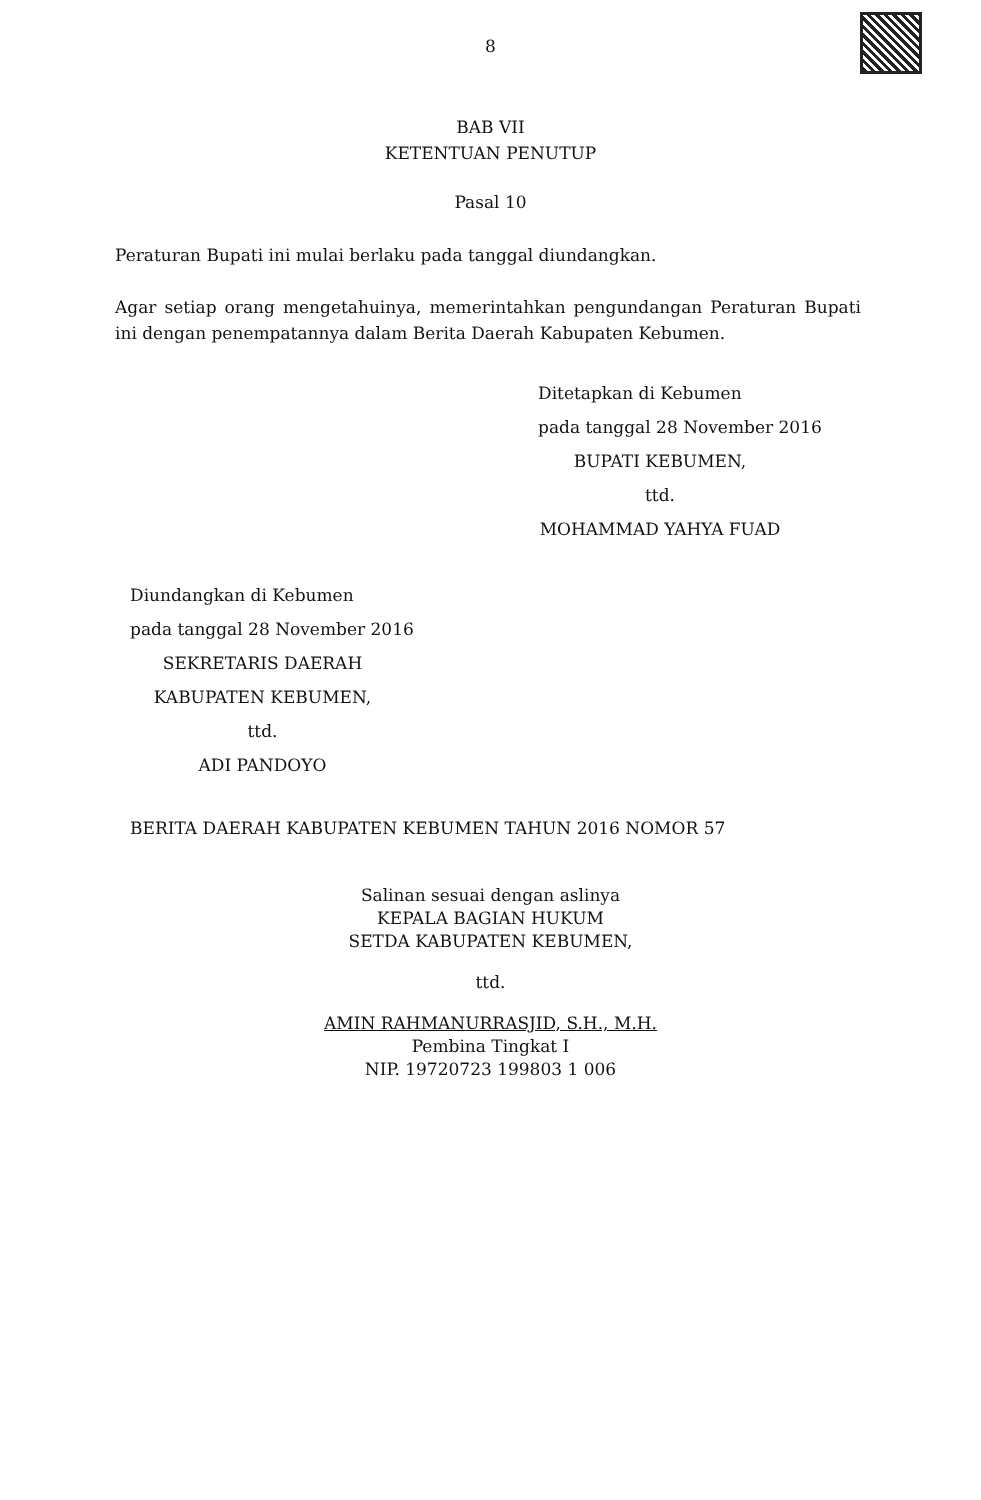8
BAB VII
KETENTUAN PENUTUP
Pasal 10
Peraturan Bupati ini mulai berlaku pada tanggal diundangkan.
Agar setiap orang mengetahuinya, memerintahkan pengundangan Peraturan Bupati ini dengan penempatannya dalam Berita Daerah Kabupaten Kebumen.
Ditetapkan di Kebumen
pada tanggal 28 November 2016
BUPATI KEBUMEN,
ttd.
MOHAMMAD YAHYA FUAD
Diundangkan di Kebumen
pada tanggal 28 November 2016
SEKRETARIS DAERAH
KABUPATEN KEBUMEN,
ttd.
ADI PANDOYO
BERITA DAERAH KABUPATEN KEBUMEN TAHUN 2016 NOMOR 57
Salinan sesuai dengan aslinya
KEPALA BAGIAN HUKUM
SETDA KABUPATEN KEBUMEN,
ttd.
AMIN RAHMANURRASJID, S.H., M.H.
Pembina Tingkat I
NIP. 19720723 199803 1 006